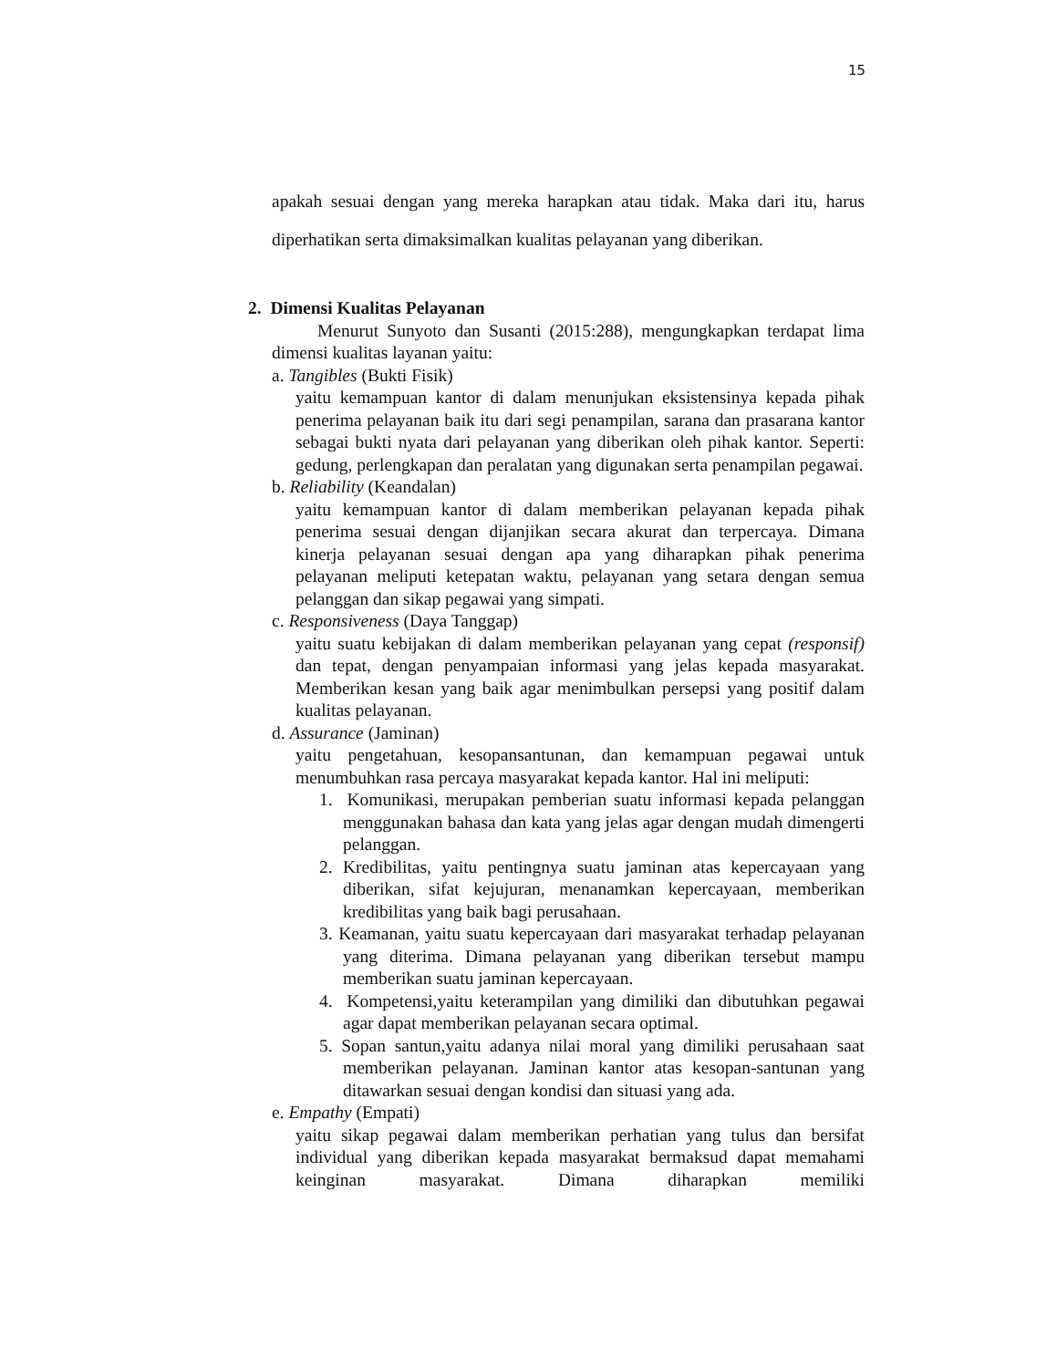15
apakah sesuai dengan yang mereka harapkan atau tidak. Maka dari itu, harus diperhatikan serta dimaksimalkan kualitas pelayanan yang diberikan.
2. Dimensi Kualitas Pelayanan
Menurut Sunyoto dan Susanti (2015:288), mengungkapkan terdapat lima dimensi kualitas layanan yaitu:
a. Tangibles (Bukti Fisik)
yaitu kemampuan kantor di dalam menunjukan eksistensinya kepada pihak penerima pelayanan baik itu dari segi penampilan, sarana dan prasarana kantor sebagai bukti nyata dari pelayanan yang diberikan oleh pihak kantor. Seperti: gedung, perlengkapan dan peralatan yang digunakan serta penampilan pegawai.
b. Reliability (Keandalan)
yaitu kemampuan kantor di dalam memberikan pelayanan kepada pihak penerima sesuai dengan dijanjikan secara akurat dan terpercaya. Dimana kinerja pelayanan sesuai dengan apa yang diharapkan pihak penerima pelayanan meliputi ketepatan waktu, pelayanan yang setara dengan semua pelanggan dan sikap pegawai yang simpati.
c. Responsiveness (Daya Tanggap)
yaitu suatu kebijakan di dalam memberikan pelayanan yang cepat (responsif) dan tepat, dengan penyampaian informasi yang jelas kepada masyarakat. Memberikan kesan yang baik agar menimbulkan persepsi yang positif dalam kualitas pelayanan.
d. Assurance (Jaminan)
yaitu pengetahuan, kesopansantunan, dan kemampuan pegawai untuk menumbuhkan rasa percaya masyarakat kepada kantor. Hal ini meliputi:
1. Komunikasi, merupakan pemberian suatu informasi kepada pelanggan menggunakan bahasa dan kata yang jelas agar dengan mudah dimengerti pelanggan.
2. Kredibilitas, yaitu pentingnya suatu jaminan atas kepercayaan yang diberikan, sifat kejujuran, menanamkan kepercayaan, memberikan kredibilitas yang baik bagi perusahaan.
3. Keamanan, yaitu suatu kepercayaan dari masyarakat terhadap pelayanan yang diterima. Dimana pelayanan yang diberikan tersebut mampu memberikan suatu jaminan kepercayaan.
4. Kompetensi,yaitu keterampilan yang dimiliki dan dibutuhkan pegawai agar dapat memberikan pelayanan secara optimal.
5. Sopan santun,yaitu adanya nilai moral yang dimiliki perusahaan saat memberikan pelayanan. Jaminan kantor atas kesopan-santunan yang ditawarkan sesuai dengan kondisi dan situasi yang ada.
e. Empathy (Empati)
yaitu sikap pegawai dalam memberikan perhatian yang tulus dan bersifat individual yang diberikan kepada masyarakat bermaksud dapat memahami keinginan masyarakat. Dimana diharapkan memiliki